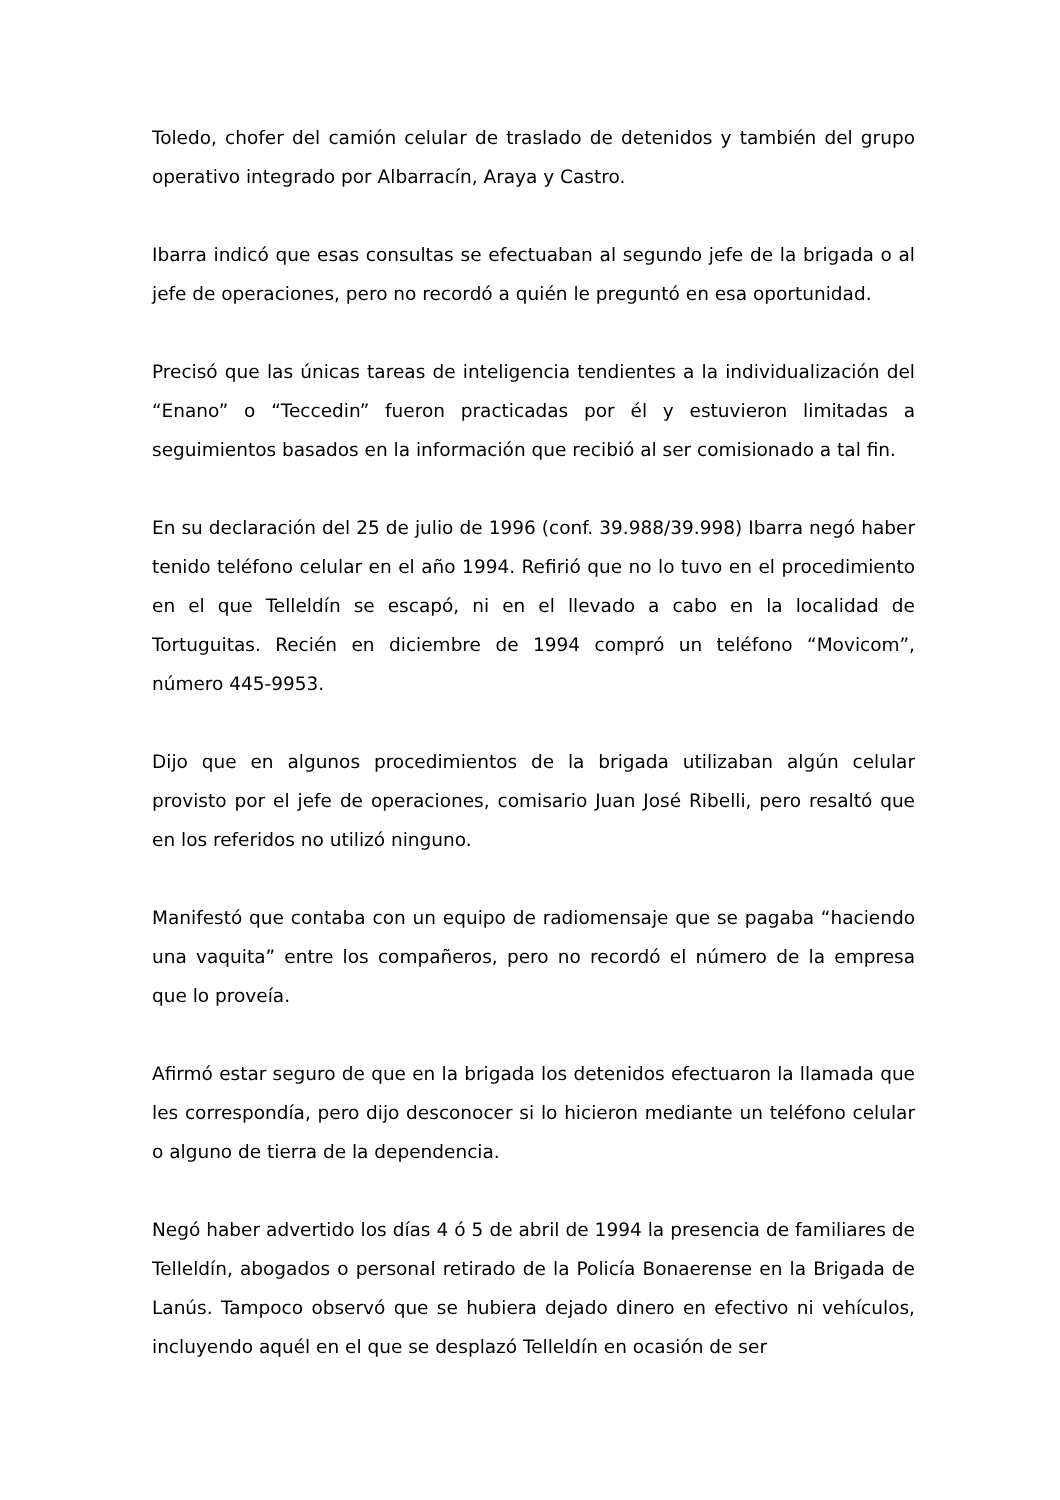Toledo, chofer del camión celular de traslado de detenidos y también del grupo operativo integrado por Albarracín, Araya y Castro.
Ibarra indicó que esas consultas se efectuaban al segundo jefe de la brigada o al jefe de operaciones, pero no recordó a quién le preguntó en esa oportunidad.
Precisó que las únicas tareas de inteligencia tendientes a la individualización del “Enano” o “Teccedin” fueron practicadas por él y estuvieron limitadas a seguimientos basados en la información que recibió al ser comisionado a tal fin.
En su declaración del 25 de julio de 1996 (conf. 39.988/39.998) Ibarra negó haber tenido teléfono celular en el año 1994. Refirió que no lo tuvo en el procedimiento en el que Telleldín se escapó, ni en el llevado a cabo en la localidad de Tortuguitas. Recién en diciembre de 1994 compró un teléfono “Movicom”, número 445-9953.
Dijo que en algunos procedimientos de la brigada utilizaban algún celular provisto por el jefe de operaciones, comisario Juan José Ribelli, pero resaltó que en los referidos no utilizó ninguno.
Manifestó que contaba con un equipo de radiomensaje que se pagaba “haciendo una vaquita” entre los compañeros, pero no recordó el número de la empresa que lo proveía.
Afirmó estar seguro de que en la brigada los detenidos efectuaron la llamada que les correspondía, pero dijo desconocer si lo hicieron mediante un teléfono celular o alguno de tierra de la dependencia.
Negó haber advertido los días 4 ó 5 de abril de 1994 la presencia de familiares de Telleldín, abogados o personal retirado de la Policía Bonaerense en la Brigada de Lanús. Tampoco observó que se hubiera dejado dinero en efectivo ni vehículos, incluyendo aquél en el que se desplazó Telleldín en ocasión de ser